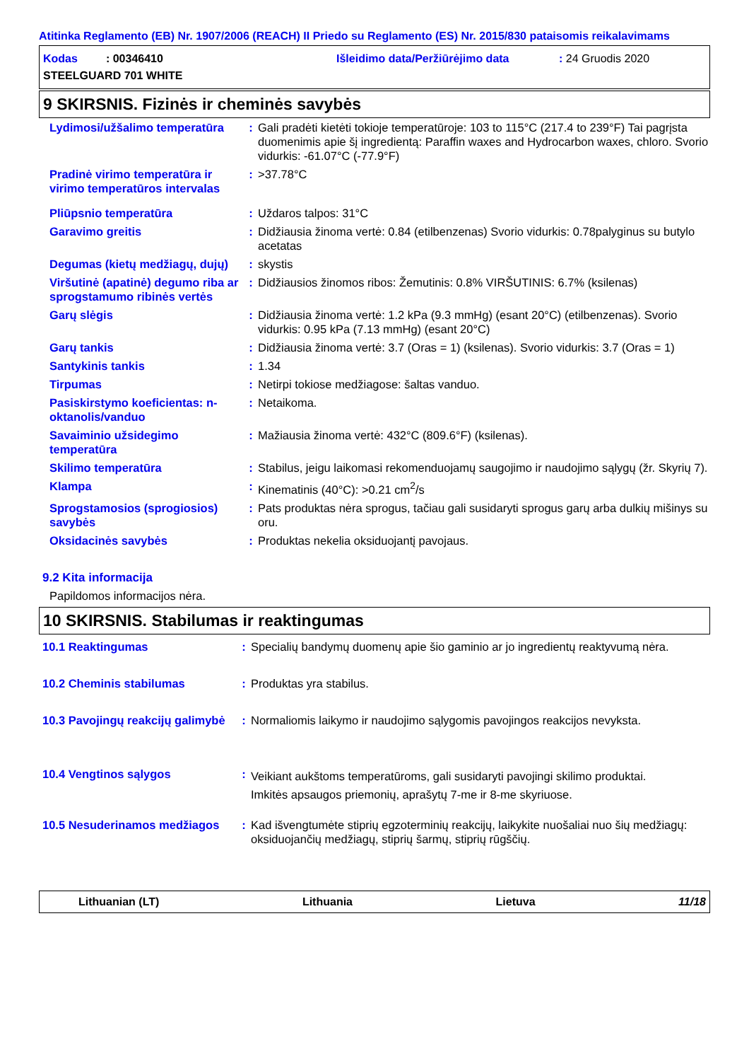Atitinka Reglamento (EB) Nr. 1907/2006 (REACH) II Priedo su Reglamento (ES) Nr. 2015/830 pataisomis reikalavimams
Kodas : 00346410 Išleidimo data/Peržiūrėjimo data: 24 Gruodis 2020
STEELGUARD 701 WHITE
9 SKIRSNIS. Fizinės ir cheminės savybės
| Lydimosi/užšalimo temperatūra | : | Gali pradėti kietėti tokioje temperatūroje: 103 to 115°C (217.4 to 239°F) Tai pagrįsta duomenimis apie šį ingredientą: Paraffin waxes and Hydrocarbon waxes, chloro. Svorio vidurkis: -61.07°C (-77.9°F) |
| Pradinė virimo temperatūra ir virimo temperatūros intervalas | : | >37.78°C |
| Pliūpsnio temperatūra | : | Uždaros talpos: 31°C |
| Garavimo greitis | : | Didžiausia žinoma vertė: 0.84 (etilbenzenas) Svorio vidurkis: 0.78palyginus su butylo acetatas |
| Degumas (kietų medžiagų, dujų) | : | skystis |
| Viršutinė (apatinė) degumo riba ar sprogstamumo ribinės vertės | : | Didžiausios žinomos ribos: Žemutinis: 0.8% VIRŠUTINIS: 6.7% (ksilenas) |
| Garų slėgis | : | Didžiausia žinoma vertė: 1.2 kPa (9.3 mmHg) (esant 20°C) (etilbenzenas). Svorio vidurkis: 0.95 kPa (7.13 mmHg) (esant 20°C) |
| Garų tankis | : | Didžiausia žinoma vertė: 3.7 (Oras = 1) (ksilenas). Svorio vidurkis: 3.7 (Oras = 1) |
| Santykinis tankis | : | 1.34 |
| Tirpumas | : | Netirpi tokiose medžiagose: šaltas vanduo. |
| Pasiskirstymo koeficientas: n-oktanolis/vanduo | : | Netaikoma. |
| Savaiminio užsidegimo temperatūra | : | Mažiausia žinoma vertė: 432°C (809.6°F) (ksilenas). |
| Skilimo temperatūra | : | Stabilus, jeigu laikomasi rekomenduojamų saugojimo ir naudojimo sąlygų (žr. Skyrių 7). |
| Klampa | : | Kinematinis (40°C): >0.21 cm<sup>2</sup>/s |
| Sprogstamosios (sprogiosios) savybės | : | Pats produktas nėra sprogus, tačiau gali susidaryti sprogus garų arba dulkių mišinys su oru. |
| Oksidacinės savybės | : | Produktas nekelia oksiduojantį pavojaus. |
9.2 Kita informacija
Papildomos informacijos nėra.
10 SKIRSNIS. Stabilumas ir reaktingumas
| 10.1 Reaktingumas | : | Specialių bandymų duomenų apie šio gaminio ar jo ingredientų reaktyvumą nėra. |
| 10.2 Cheminis stabilumas | : | Produktas yra stabilus. |
| 10.3 Pavojingų reakcijų galimybė | : | Normaliomis laikymo ir naudojimo sąlygomis pavojingos reakcijos nevyksta. |
| 10.4 Vengtinos sąlygos | : | Veikiant aukštoms temperatūroms, gali susidaryti pavojingi skilimo produktai. Imkitės apsaugos priemonių, aprašytų 7-me ir 8-me skyriuose. |
| 10.5 Nesuderinamos medžiagos | : | Kad išvengtumėte stiprių egzoterminių reakcijų, laikykite nuošaliai nuo šių medžiagų: oksiduojančių medžiagų, stiprių šarmų, stiprių rūgščių. |
Lithuanian (LT) Lithuania Lietuva 11/18